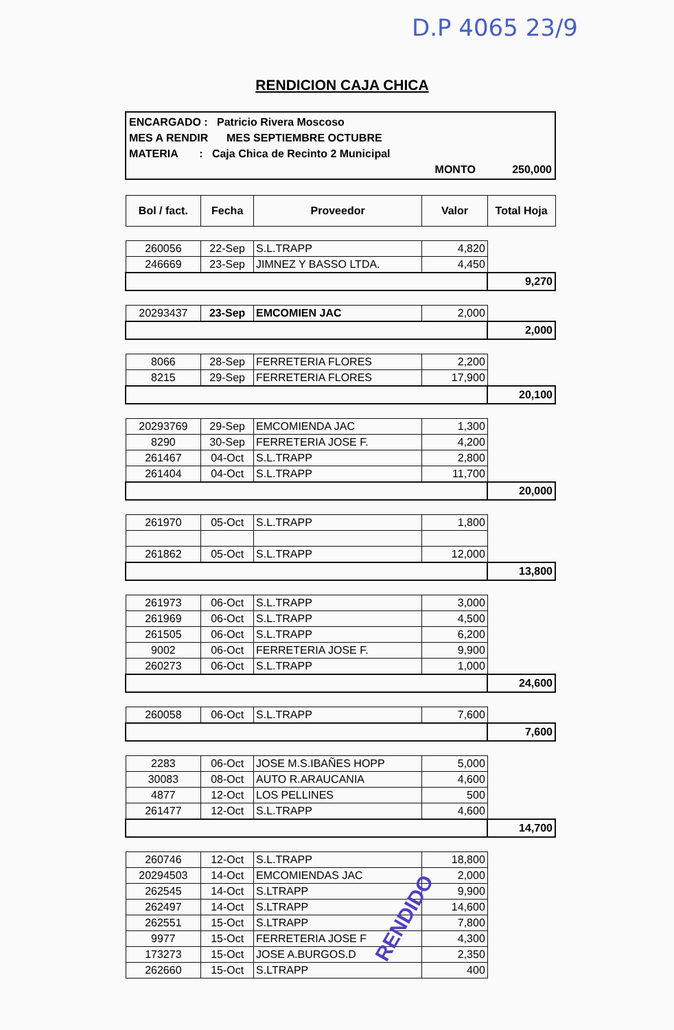D.P 4065 23/9
RENDICION CAJA CHICA
ENCARGADO : Patricio Rivera Moscoso
MES A RENDIR MES SEPTIEMBRE OCTUBRE
MATERIA : Caja Chica de Recinto 2 Municipal
MONTO 250,000
| Bol / fact. | Fecha | Proveedor | Valor | Total Hoja |
| --- | --- | --- | --- | --- |
| 260056 | 22-Sep | S.L.TRAPP | 4,820 | |
| 246669 | 23-Sep | JIMNEZ Y BASSO LTDA. | 4,450 | |
| | | | | 9,270 |
| 20293437 | 23-Sep | EMCOMIEN JAC | 2,000 | |
| | | | | 2,000 |
| 8066 | 28-Sep | FERRETERIA FLORES | 2,200 | |
| 8215 | 29-Sep | FERRETERIA FLORES | 17,900 | |
| | | | | 20,100 |
| 20293769 | 29-Sep | EMCOMIENDA JAC | 1,300 | |
| 8290 | 30-Sep | FERRETERIA JOSE F. | 4,200 | |
| 261467 | 04-Oct | S.L.TRAPP | 2,800 | |
| 261404 | 04-Oct | S.L.TRAPP | 11,700 | |
| | | | | 20,000 |
| 261970 | 05-Oct | S.L.TRAPP | 1,800 | |
| 261862 | 05-Oct | S.L.TRAPP | 12,000 | |
| | | | | 13,800 |
| 261973 | 06-Oct | S.L.TRAPP | 3,000 | |
| 261969 | 06-Oct | S.L.TRAPP | 4,500 | |
| 261505 | 06-Oct | S.L.TRAPP | 6,200 | |
| 9002 | 06-Oct | FERRETERIA JOSE F. | 9,900 | |
| 260273 | 06-Oct | S.L.TRAPP | 1,000 | |
| | | | | 24,600 |
| 260058 | 06-Oct | S.L.TRAPP | 7,600 | |
| | | | | 7,600 |
| 2283 | 06-Oct | JOSE M.S.IBAÑES HOPP | 5,000 | |
| 30083 | 08-Oct | AUTO R.ARAUCANIA | 4,600 | |
| 4877 | 12-Oct | LOS PELLINES | 500 | |
| 261477 | 12-Oct | S.L.TRAPP | 4,600 | |
| | | | | 14,700 |
| 260746 | 12-Oct | S.L.TRAPP | 18,800 | |
| 20294503 | 14-Oct | EMCOMIENDAS JAC | 2,000 | |
| 262545 | 14-Oct | S.LTRAPP | 9,900 | |
| 262497 | 14-Oct | S.LTRAPP | 14,600 | |
| 262551 | 15-Oct | S.LTRAPP | 7,800 | |
| 9977 | 15-Oct | FERRETERIA JOSE F | 4,300 | |
| 173273 | 15-Oct | JOSE A.BURGOS.D | 2,350 | |
| 262660 | 15-Oct | S.LTRAPP | 400 | |
RENDIDO